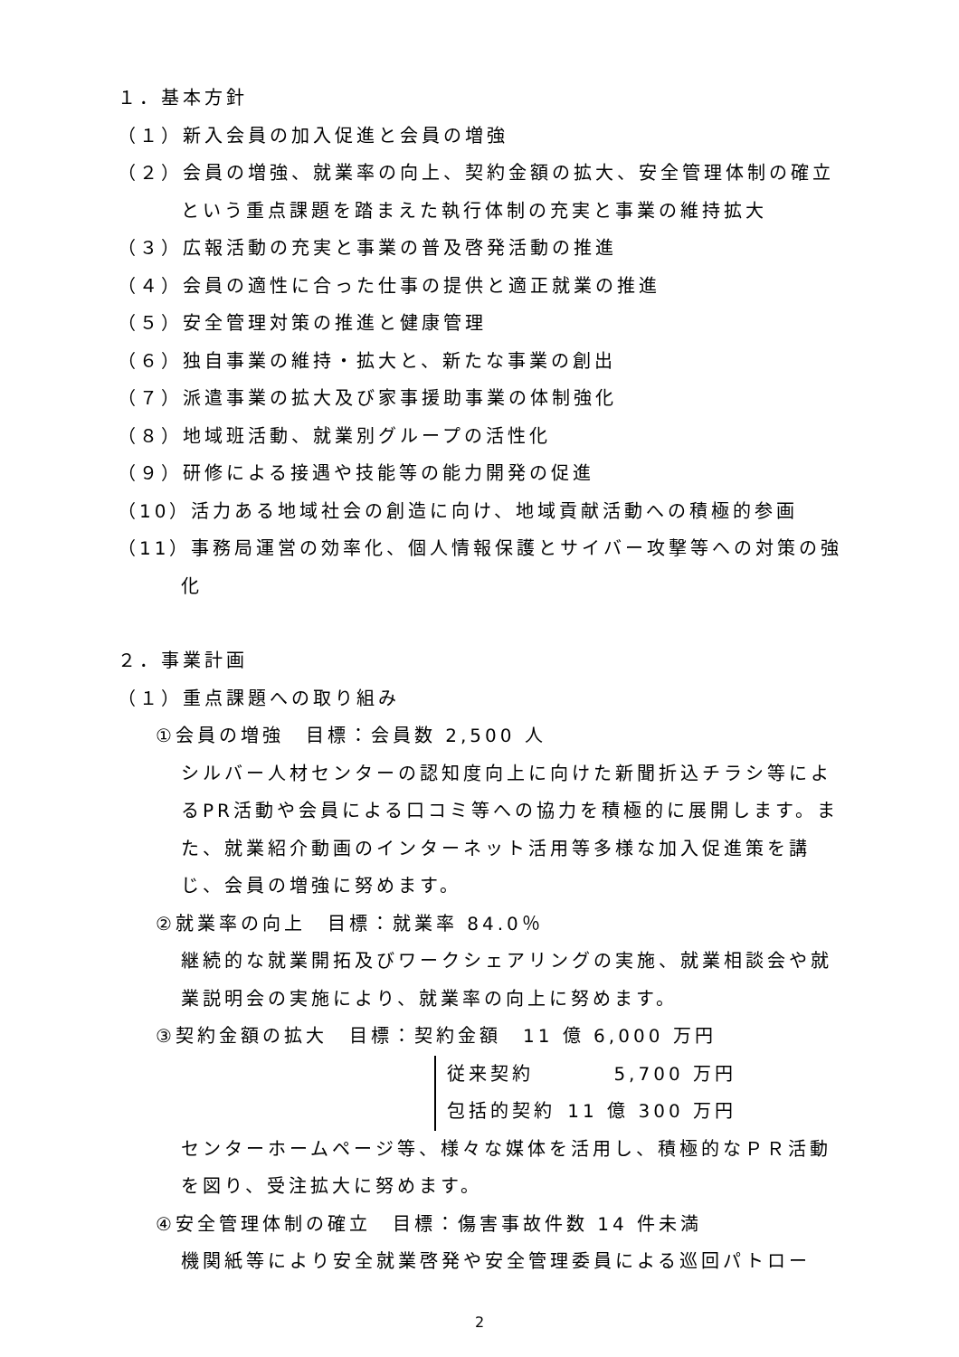１．基本方針
（１）新入会員の加入促進と会員の増強
（２）会員の増強、就業率の向上、契約金額の拡大、安全管理体制の確立という重点課題を踏まえた執行体制の充実と事業の維持拡大
（３）広報活動の充実と事業の普及啓発活動の推進
（４）会員の適性に合った仕事の提供と適正就業の推進
（５）安全管理対策の推進と健康管理
（６）独自事業の維持・拡大と、新たな事業の創出
（７）派遣事業の拡大及び家事援助事業の体制強化
（８）地域班活動、就業別グループの活性化
（９）研修による接遇や技能等の能力開発の促進
（10）活力ある地域社会の創造に向け、地域貢献活動への積極的参画
（11）事務局運営の効率化、個人情報保護とサイバー攻撃等への対策の強化
２．事業計画
（１）重点課題への取り組み
①会員の増強　目標：会員数 2,500 人
シルバー人材センターの認知度向上に向けた新聞折込チラシ等によるPR活動や会員による口コミ等への協力を積極的に展開します。また、就業紹介動画のインターネット活用等多様な加入促進策を講じ、会員の増強に努めます。
②就業率の向上　目標：就業率 84.0％
継続的な就業開拓及びワークシェアリングの実施、就業相談会や就業説明会の実施により、就業率の向上に努めます。
③契約金額の拡大　目標：契約金額　11 億 6,000 万円
従来契約 5,700 万円
包括的契約 11 億 300 万円
センターホームページ等、様々な媒体を活用し、積極的なＰＲ活動を図り、受注拡大に努めます。
④安全管理体制の確立　目標：傷害事故件数 14 件未満
機関紙等により安全就業啓発や安全管理委員による巡回パトロー
2